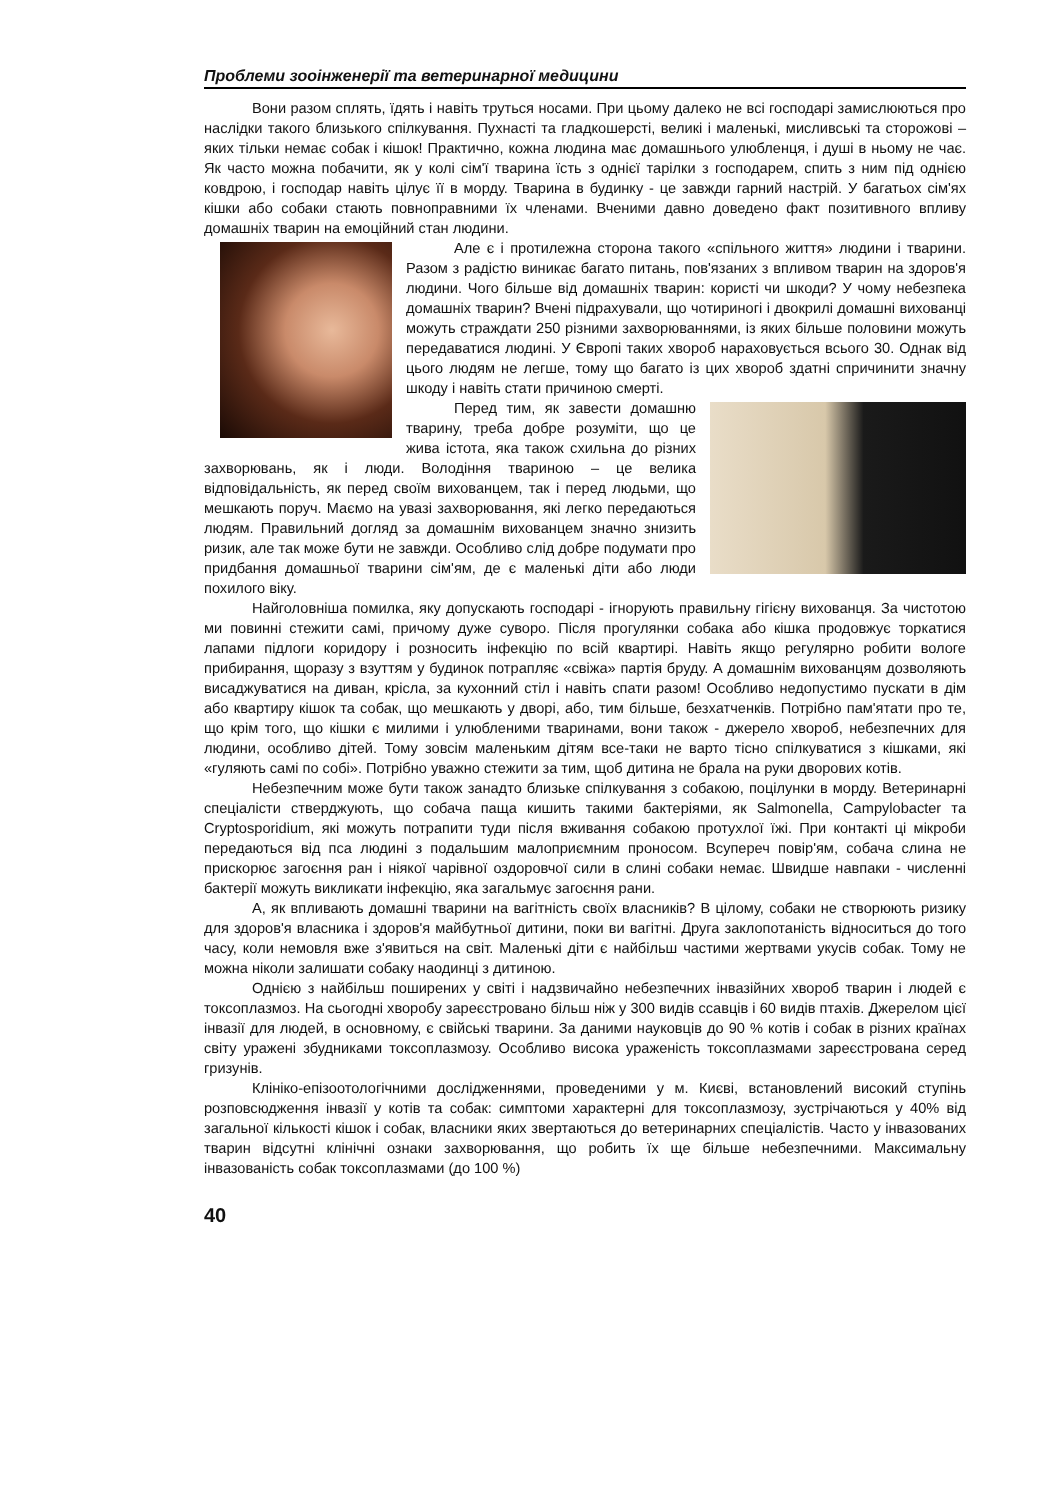Проблеми зооінженерії та ветеринарної медицини
Вони разом сплять, їдять і навіть труться носами. При цьому далеко не всі господарі замислюються про наслідки такого близького спілкування. Пухнасті та гладкошерсті, великі і маленькі, мисливські та сторожові – яких тільки немає собак і кішок! Практично, кожна людина має домашнього улюбленця, і душі в ньому не чає. Як часто можна побачити, як у колі сім'ї тварина їсть з однієї тарілки з господарем, спить з ним під однією ковдрою, і господар навіть цілує її в морду. Тварина в будинку - це завжди гарний настрій. У багатьох сім'ях кішки або собаки стають повноправними їх членами. Вченими давно доведено факт позитивного впливу домашніх тварин на емоційний стан людини.
Але є і протилежна сторона такого «спільного життя» людини і тварини. Разом з радістю виникає багато питань, пов'язаних з впливом тварин на здоров'я людини. Чого більше від домашніх тварин: користі чи шкоди? У чому небезпека домашніх тварин? Вчені підрахували, що чотириногі і двокрилі домашні вихованці можуть страждати 250 різними захворюваннями, із яких більше половини можуть передаватися людині. У Європі таких хвороб нараховується всього 30. Однак від цього людям не легше, тому що багато із цих хвороб здатні спричинити значну шкоду і навіть стати причиною смерті.
Перед тим, як завести домашню тварину, треба добре розуміти, що це жива істота, яка також схильна до різних захворювань, як і люди. Володіння твариною – це велика відповідальність, як перед своїм вихованцем, так і перед людьми, що мешкають поруч. Маємо на увазі захворювання, які легко передаються людям. Правильний догляд за домашнім вихованцем значно знизить ризик, але так може бути не завжди. Особливо слід добре подумати про придбання домашньої тварини сім'ям, де є маленькі діти або люди похилого віку.
Найголовніша помилка, яку допускають господарі - ігнорують правильну гігієну вихованця. За чистотою ми повинні стежити самі, причому дуже суворо. Після прогулянки собака або кішка продовжує торкатися лапами підлоги коридору і розносить інфекцію по всій квартирі. Навіть якщо регулярно робити вологе прибирання, щоразу з взуттям у будинок потрапляє «свіжа» партія бруду. А домашнім вихованцям дозволяють висаджуватися на диван, крісла, за кухонний стіл і навіть спати разом! Особливо недопустимо пускати в дім або квартиру кішок та собак, що мешкають у дворі, або, тим більше, безхатченків. Потрібно пам'ятати про те, що крім того, що кішки є милими і улюбленими тваринами, вони також - джерело хвороб, небезпечних для людини, особливо дітей. Тому зовсім маленьким дітям все-таки не варто тісно спілкуватися з кішками, які «гуляють самі по собі». Потрібно уважно стежити за тим, щоб дитина не брала на руки дворових котів.
Небезпечним може бути також занадто близьке спілкування з собакою, поцілунки в морду. Ветеринарні спеціалісти стверджують, що собача паща кишить такими бактеріями, як Salmonella, Campylobacter та Cryptosporidium, які можуть потрапити туди після вживання собакою протухлої їжі. При контакті ці мікроби передаються від пса людині з подальшим малоприємним проносом. Всупереч повір'ям, собача слина не прискорює загоєння ран і ніякої чарівної оздоровчої сили в слині собаки немає. Швидше навпаки - численні бактерії можуть викликати інфекцію, яка загальмує загоєння рани.
А, як впливають домашні тварини на вагітність своїх власників? В цілому, собаки не створюють ризику для здоров'я власника і здоров'я майбутньої дитини, поки ви вагітні. Друга заклопотаність відноситься до того часу, коли немовля вже з'явиться на світ. Маленькі діти є найбільш частими жертвами укусів собак. Тому не можна ніколи залишати собаку наодинці з дитиною.
Однією з найбільш поширених у світі і надзвичайно небезпечних інвазійних хвороб тварин і людей є токсоплазмоз. На сьогодні хворобу зареєстровано більш ніж у 300 видів ссавців і 60 видів птахів. Джерелом цієї інвазії для людей, в основному, є свійські тварини. За даними науковців до 90 % котів і собак в різних країнах світу уражені збудниками токсоплазмозу. Особливо висока ураженість токсоплазмами зареєстрована серед гризунів.
Клініко-епізоотологічними дослідженнями, проведеними у м. Києві, встановлений високий ступінь розповсюдження інвазії у котів та собак: симптоми характерні для токсоплазмозу, зустрічаються у 40% від загальної кількості кішок і собак, власники яких звертаються до ветеринарних спеціалістів. Часто у інвазованих тварин відсутні клінічні ознаки захворювання, що робить їх ще більше небезпечними. Максимальну інвазованість собак токсоплазмами (до 100 %)
40